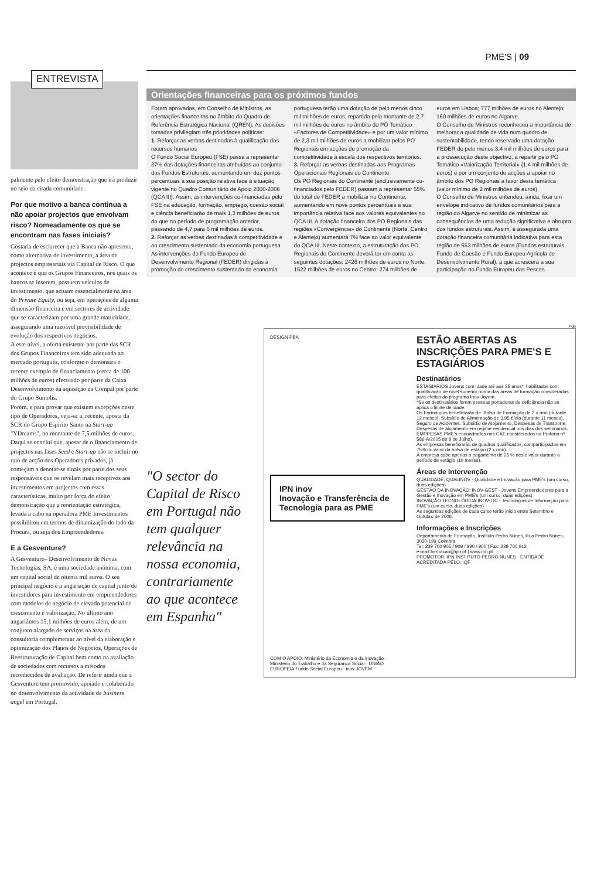PME'S | 09
ENTREVISTA
palmente pelo efeito demonstração que irá produzir no seio da citada comunidade.
Por que motivo a banca continua a não apoiar projectos que envolvam risco? Nomeadamente os que se encontram nas fases iniciais?
Gostaria de esclarecer que a Banca não apresenta, como alternativa de investimento, a área de projectos empresariais via Capital de Risco. O que acontece é que os Grupos Financeiros, nos quais os bancos se inserem, possuem veículos de investimento, que actuam essencialmente na área do Private Equity, ou seja, em operações de alguma dimensão financeira e em sectores de actividade que se caracterizam por uma grande maturidade, assegurando uma razoável previsibilidade de evolução dos respectivos negócios.
A este nível, a oferta existente por parte das SCR dos Grupos Financeiros tem sido adequada ao mercado português, conforme o demonstra o recente exemplo de financiamento (cerca de 100 milhões de euros) efectuado por parte da Caixa Desenvolvimento na aquisição da Compal por parte do Grupo Sumolis.
Porém, e para provar que existem excepções neste tipo de Operadores, veja-se a, recente, aposta da SCR do Grupo Espírito Santo na Start-up "YDreams", no montante de 7,5 milhões de euros.
Daqui se conclui que, apesar de o financiamento de projectos nas fases Seed e Start-up não se incluir no raio de acção dos Operadores privados, já começam a denotar-se sinais por parte dos seus responsáveis que os revelam mais receptivos aos investimentos em projectos com essas características, muito por força do efeito demonstração que a reorientação estratégica, levada a cabo na operadora PME Investimentos possibilitou em termos de dinamização do lado da Procura, ou seja dos Empreendedores.
E a Gesventure?
A Gesventure– Desenvolvimento de Novas Tecnologias, SA, é uma sociedade anónima, com um capital social de oitenta mil euros. O seu principal negócio é a angariação de capital junto de investidores para investimento em empreendedores com modelos de negócio de elevado potencial de crescimento e valorização. No último ano angariámos 15,1 milhões de euros além, de um conjunto alargado de serviços na área da consultoria complementar ao nível da elaboração e optimização dos Planos de Negócios, Operações de Reestruturação de Capital bem como na avaliação de sociedades com recursos a métodos reconhecidos de avaliação. De referir ainda que a Gesventure tem promovido, apoiado e colaborado no desenvolvimento da actividade de business angel em Portugal.
Orientações financeiras para os próximos fundos
Foram aprovadas, em Conselho de Ministros, as orientações financeiras no âmbito do Quadro de Referência Estratégica Nacional (QREN). As decisões tomadas privilegiam três prioridades políticas:
1. Reforçar as verbas destinadas à qualificação dos recursos humanos
O Fundo Social Europeu (FSE) passa a representar 37% das dotações financeiras atribuídas ao conjunto dos Fundos Estruturais, aumentando em dez pontos percentuais a sua posição relativa face à situação vigente no Quadro Comunitário de Apoio 2000-2006 (QCA III). Assim, as intervenções co-financiadas pelo FSE na educação, formação, emprego, coesão social e ciência beneficiarão de mais 1,3 milhões de euros do que no período de programação anterior, passando de 4,7 para 6 mil milhões de euros.
2. Reforçar as verbas destinadas à competitividade e ao crescimento sustentado da economia portuguesa
As intervenções do Fundo Europeu de Desenvolvimento Regional (FEDER) dirigidas à promoção do crescimento sustentado da economia portuguesa terão uma dotação de pelo menos cinco mil milhões de euros, repartida pelo montante de 2,7 mil milhões de euros no âmbito do PO Temático «Factores de Competitividade» e por um valor mínimo de 2,3 mil milhões de euros a mobilizar pelos PO Regionais em acções de promoção da competitividade à escala dos respectivos territórios.
3. Reforçar as verbas destinadas aos Programas Operacionais Regionais do Continente
Os PO Regionais do Continente (exclusivamente co-financiados pelo FEDER) passam a representar 55% do total de FEDER a mobilizar no Continente, aumentando em nove pontos percentuais a sua importância relativa face aos valores equivalentes no QCA III. A dotação financeira dos PO Regionais das regiões «Convergência» do Continente (Norte, Centro e Alentejo) aumentará 7% face ao valor equivalente do QCA III. Neste contexto, a estruturação dos PO Regionais do Continente deverá ter em conta as seguintes dotações: 2426 milhões de euros no Norte; 1522 milhões de euros no Centro; 274 milhões de euros em Lisboa; 777 milhões de euros no Alentejo; 160 milhões de euros no Algarve.
O Conselho de Ministros reconheceu a importância de melhorar a qualidade de vida num quadro de sustentabilidade, tendo reservado uma dotação FEDER de pelo menos 3,4 mil milhões de euros para a prossecução deste objectivo, a repartir pelo PO Temático «Valorização Territorial» (1,4 mil milhões de euros) e por um conjunto de acções a apoiar no âmbito dos PO Regionais a favor desta temática (valor mínimo de 2 mil milhões de euros).
O Conselho de Ministros entendeu, ainda, fixar um envelope indicativo de fundos comunitários para a região do Algarve no sentido de minimizar as consequências de uma redução significativa e abrupta dos fundos estruturais. Assim, é assegurada uma dotação financeira comunitária indicativa para esta região de 553 milhões de euros (Fundos estruturais, Fundo de Coesão e Fundo Europeu Agrícola de Desenvolvimento Rural), a que acrescerá a sua participação no Fundo Europeu das Pescas.
Pub
DESIGN PBA
IPN inov
Inovação e Transferência de Tecnologia para as PME
COM O APOIO: Ministério da Economia e da Inovação · Ministério do Trabalho e da Segurança Social · UNIÃO EUROPEIA Fundo Social Europeu · inov JOVEM
ESTÃO ABERTAS AS INSCRIÇÕES PARA PME'S E ESTAGIÁRIOS
Destinatários
ESTAGIÁRIOS Jovens com idade até aos 35 anos*, habilitados com qualificação de nível superior numa das áreas de formação consideradas para efeitos do programa Inov-Jovem.
*Se os destinatários forem pessoas portadoras de deficiência não se aplica o limite de idade.
Os Formandos beneficiarão de: Bolsa de Formação de 2 x rmn (durante 12 meses), Subsídio de Alimentação de 3,95 €/dia (durante 11 meses), Seguro de Acidentes, Subsídio de Alojamento, Despesas de Transporte, Despesas de alojamento em regime residencial nos dias dos seminários.
EMPRESAS PME's enquadradas nos CAE considerados na Portaria nº 586-A/2005 de 8 de Julho).
As empresas beneficiarão de quadros qualificados, comparticipados em 75% do valor da bolsa de estágio (2 x rmn).
À empresa cabe apenas o pagamento de 25 % deste valor durante o período de estágio (10 meses).
Áreas de Intervenção
QUALIDADE: QUALINOV - Qualidade e Inovação para PME's (um curso, duas edições)
GESTÃO DA INOVAÇÃO: INOV-GEST - Jovens Empreendedores para a Gestão e Inovação em PME's (um curso, duas edições)
INOVAÇÃO TECNOLÓGICA:INOV-TIC - Tecnologias de Informação para PME's (um curso, duas edições)
As segundas edições de cada curso terão início entre Setembro e Outubro de 2006.
Informações e Inscrições
Departamento de Formação, Instituto Pedro Nunes, Rua Pedro Nunes, 3030-199 Coimbra
Tel: 239 700 905 / 909 / 990 / 900 | Fax: 239 700 912
e-mail:formacao@ipn.pt | www.ipn.pt
PROMOTOR: IPN INSTITUTO PEDRO NUNES · ENTIDADE ACREDITADA PELO: IQF
"O sector do Capital de Risco em Portugal não tem qualquer relevância na nossa economia, contrariamente ao que acontece em Espanha"